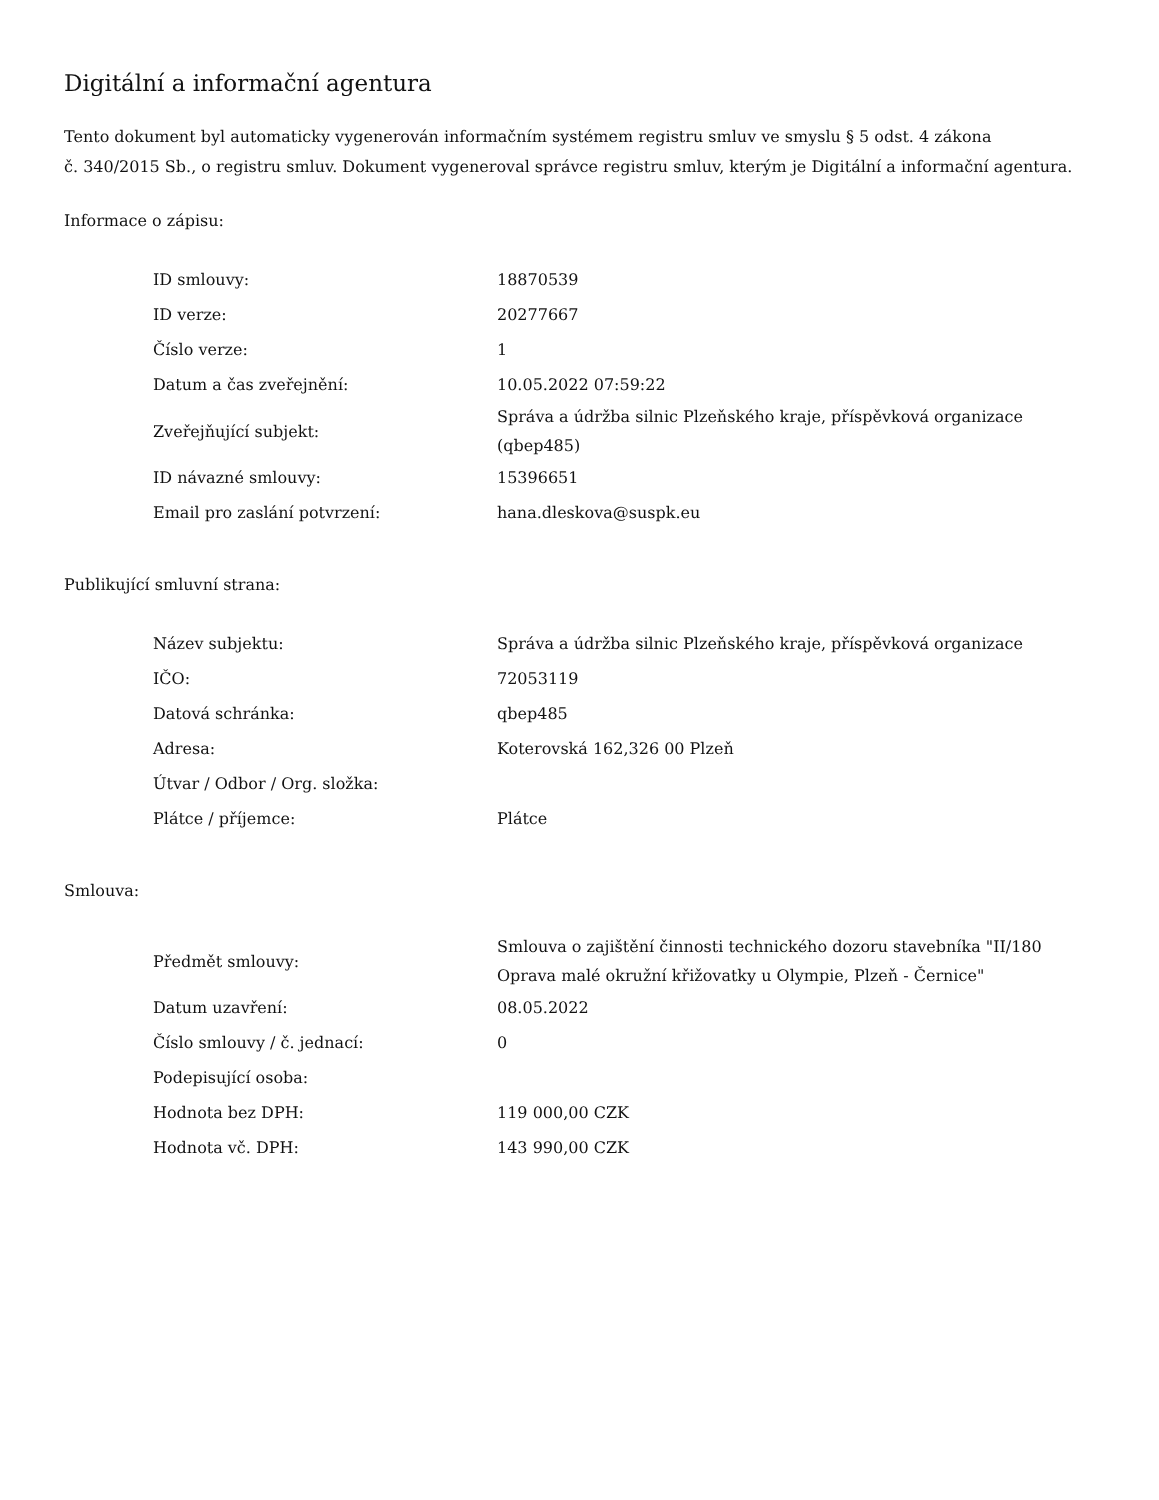Digitální a informační agentura
Tento dokument byl automaticky vygenerován informačním systémem registru smluv ve smyslu § 5 odst. 4 zákona
č. 340/2015 Sb., o registru smluv. Dokument vygeneroval správce registru smluv, kterým je Digitální a informační agentura.
Informace o zápisu:
| ID smlouvy: | 18870539 |
| ID verze: | 20277667 |
| Číslo verze: | 1 |
| Datum a čas zveřejnění: | 10.05.2022 07:59:22 |
| Zveřejňující subjekt: | Správa a údržba silnic Plzeňského kraje, příspěvková organizace (qbep485) |
| ID návazné smlouvy: | 15396651 |
| Email pro zaslání potvrzení: | hana.dleskova@suspk.eu |
Publikující smluvní strana:
| Název subjektu: | Správa a údržba silnic Plzeňského kraje, příspěvková organizace |
| IČO: | 72053119 |
| Datová schránka: | qbep485 |
| Adresa: | Koterovská 162,326 00 Plzeň |
| Útvar / Odbor / Org. složka: | |
| Plátce / příjemce: | Plátce |
Smlouva:
| Předmět smlouvy: | Smlouva o zajištění činnosti technického dozoru stavebníka "II/180 Oprava malé okružní křižovatky u Olympie, Plzeň - Černice" |
| Datum uzavření: | 08.05.2022 |
| Číslo smlouvy / č. jednací: | 0 |
| Podepisující osoba: | |
| Hodnota bez DPH: | 119 000,00 CZK |
| Hodnota vč. DPH: | 143 990,00 CZK |